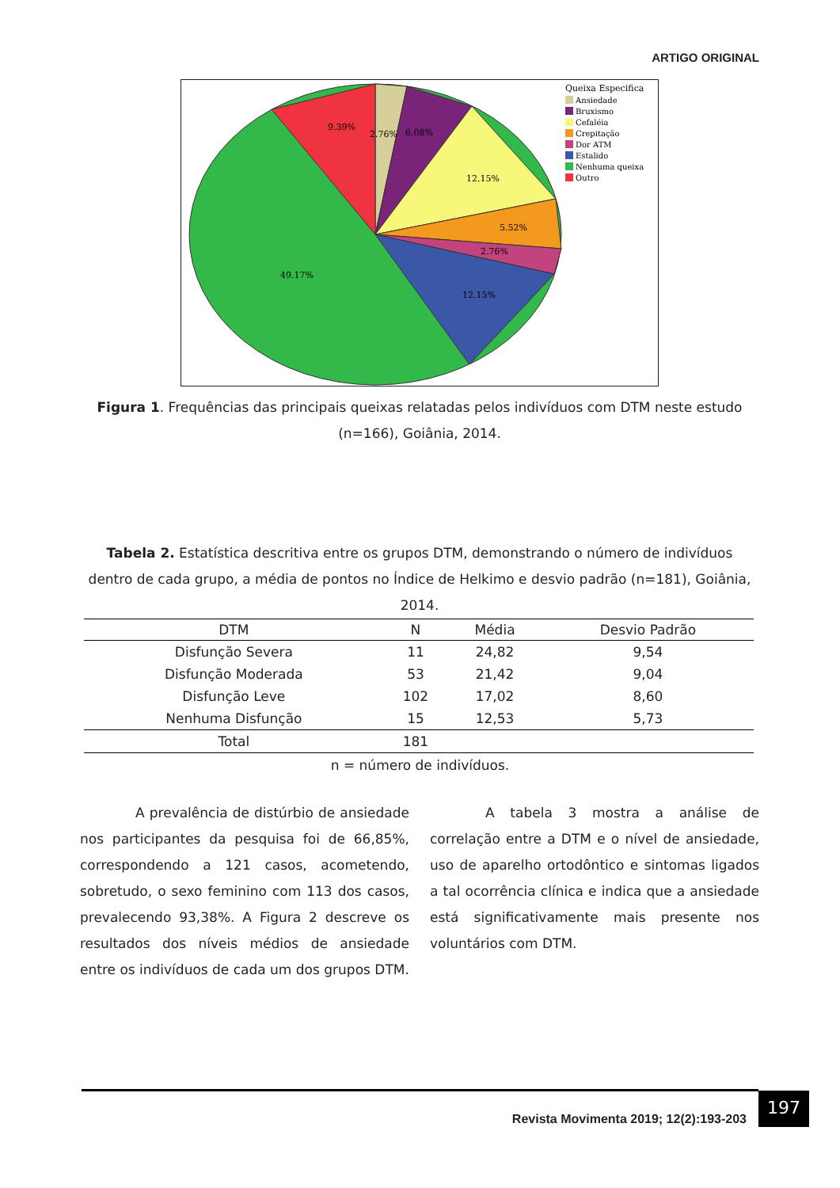ARTIGO ORIGINAL
9.39%
2.76%
6.08%
12.15%
5.52%
2.76%
49.17%
12.15%
Queixa Especifica
Ansiedade
Bruxismo
Cefaléia
Crepitação
Dor ATM
Estalido
Nenhuma queixa
Outro
Figura 1. Frequências das principais queixas relatadas pelos indivíduos com DTM neste estudo (n=166), Goiânia, 2014.
Tabela 2. Estatística descritiva entre os grupos DTM, demonstrando o número de indivíduos dentro de cada grupo, a média de pontos no Índice de Helkimo e desvio padrão (n=181), Goiânia, 2014.
| DTM | N | Média | Desvio Padrão |
| --- | --- | --- | --- |
| Disfunção Severa | 11 | 24,82 | 9,54 |
| Disfunção Moderada | 53 | 21,42 | 9,04 |
| Disfunção Leve | 102 | 17,02 | 8,60 |
| Nenhuma Disfunção | 15 | 12,53 | 5,73 |
| Total | 181 | | |
n = número de indivíduos.
A prevalência de distúrbio de ansiedade nos participantes da pesquisa foi de 66,85%, correspondendo a 121 casos, acometendo, sobretudo, o sexo feminino com 113 dos casos, prevalecendo 93,38%. A Figura 2 descreve os resultados dos níveis médios de ansiedade entre os indivíduos de cada um dos grupos DTM.
A tabela 3 mostra a análise de correlação entre a DTM e o nível de ansiedade, uso de aparelho ortodôntico e sintomas ligados a tal ocorrência clínica e indica que a ansiedade está significativamente mais presente nos voluntários com DTM.
Revista Movimenta 2019; 12(2):193-203
197